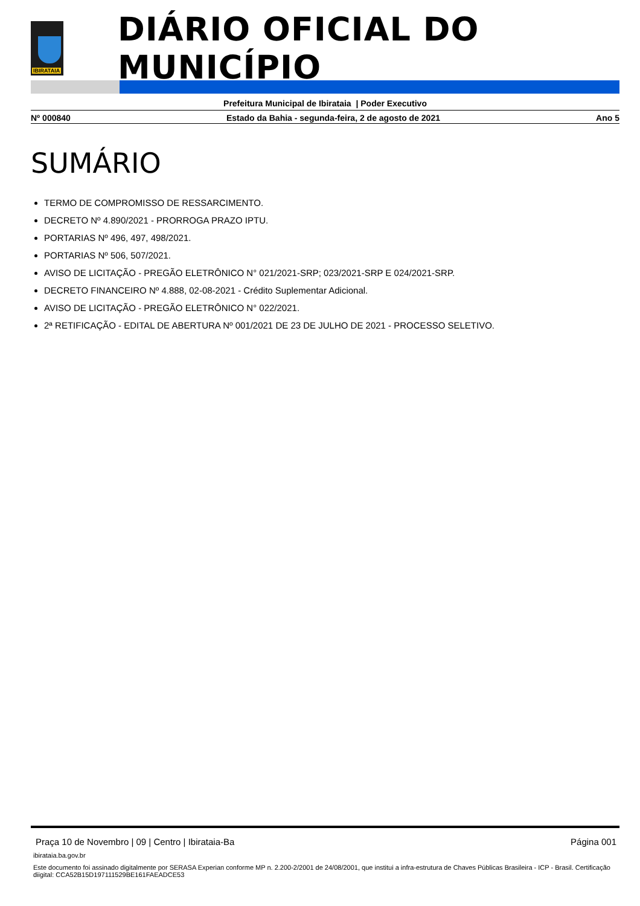IBIRATAIA
DIÁRIO OFICIAL DO MUNICÍPIO
Prefeitura Municipal de Ibirataia | Poder Executivo
Nº 000840 Estado da Bahia - segunda-feira, 2 de agosto de 2021 Ano 5
SUMÁRIO
TERMO DE COMPROMISSO DE RESSARCIMENTO.
DECRETO Nº 4.890/2021 - PRORROGA PRAZO IPTU.
PORTARIAS Nº 496, 497, 498/2021.
PORTARIAS Nº 506, 507/2021.
AVISO DE LICITAÇÃO - PREGÃO ELETRÔNICO N° 021/2021-SRP; 023/2021-SRP E 024/2021-SRP.
DECRETO FINANCEIRO Nº 4.888, 02-08-2021 - Crédito Suplementar Adicional.
AVISO DE LICITAÇÃO - PREGÃO ELETRÔNICO N° 022/2021.
2ª RETIFICAÇÃO - EDITAL DE ABERTURA Nº 001/2021 DE 23 DE JULHO DE 2021 - PROCESSO SELETIVO.
Praça 10 de Novembro | 09 | Centro | Ibirataia-Ba Página 001
ibirataia.ba.gov.br
Este documento foi assinado digitalmente por SERASA Experian conforme MP n. 2.200-2/2001 de 24/08/2001, que institui a infra-estrutura de Chaves Públicas Brasileira - ICP - Brasil. Certificação diigital: CCA52B15D197111529BE161FAEADCE53